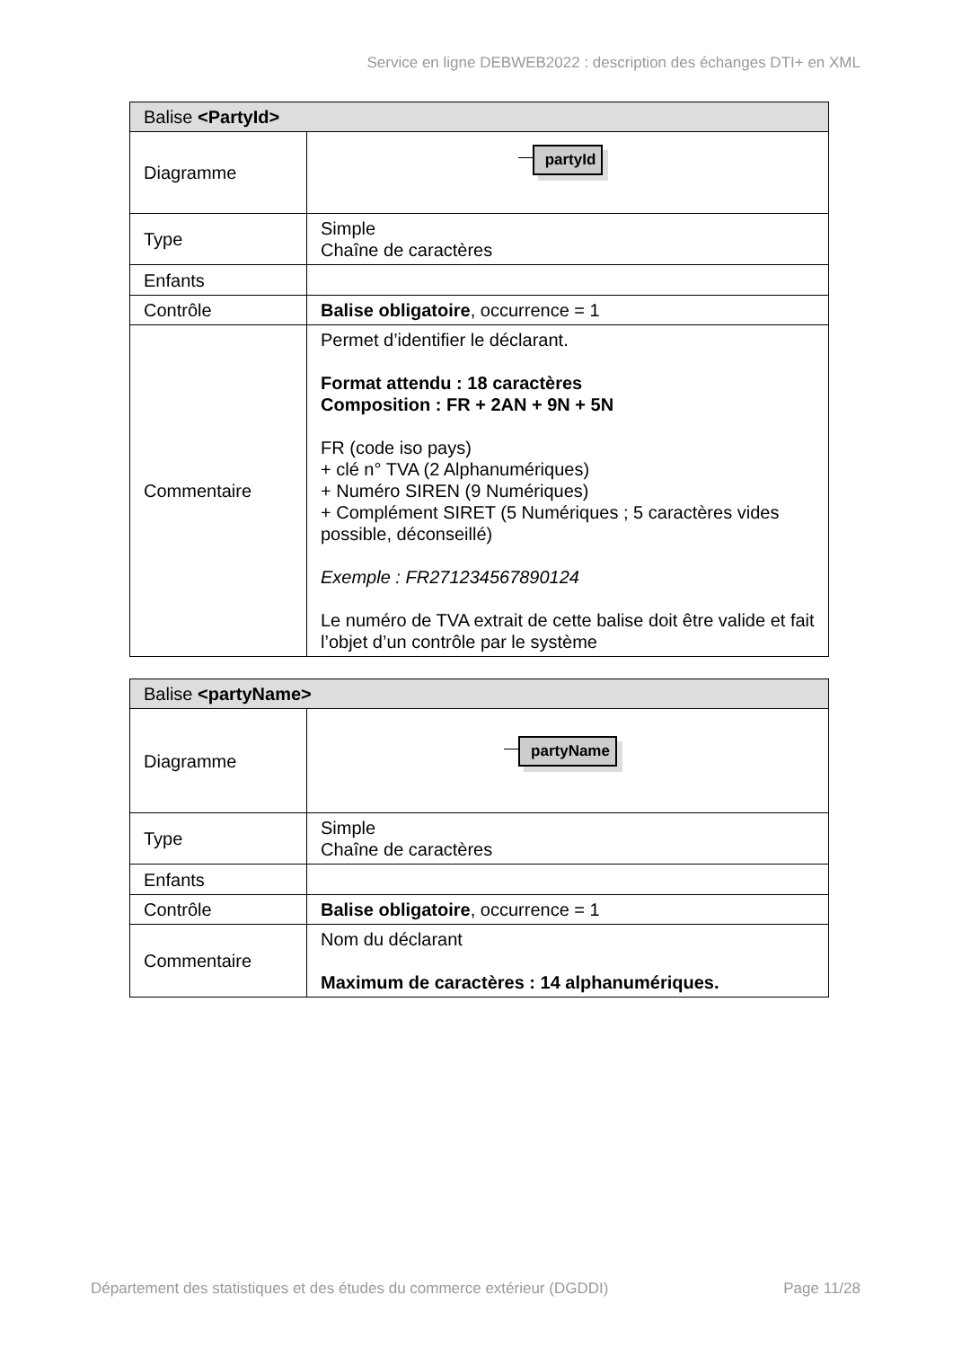Service en ligne DEBWEB2022 : description des échanges DTI+ en XML
| Balise <PartyId> | |
| --- | --- |
| Diagramme | partyId |
| Type | Simple Chaîne de caractères |
| Enfants | |
| Contrôle | Balise obligatoire , occurrence = 1 |
| Commentaire | Permet d’identifier le déclarant. Format attendu : 18 caractères Composition : FR + 2AN + 9N + 5N FR (code iso pays) + clé n° TVA (2 Alphanumériques) + Numéro SIREN (9 Numériques) + Complément SIRET (5 Numériques ; 5 caractères vides possible, déconseillé) Exemple : FR271234567890124 Le numéro de TVA extrait de cette balise doit être valide et fait l’objet d’un contrôle par le système |
| Balise <partyName> | |
| --- | --- |
| Diagramme | partyName |
| Type | Simple Chaîne de caractères |
| Enfants | |
| Contrôle | Balise obligatoire , occurrence = 1 |
| Commentaire | Nom du déclarant Maximum de caractères : 14 alphanumériques. |
Département des statistiques et des études du commerce extérieur (DGDDI) Page 11/28